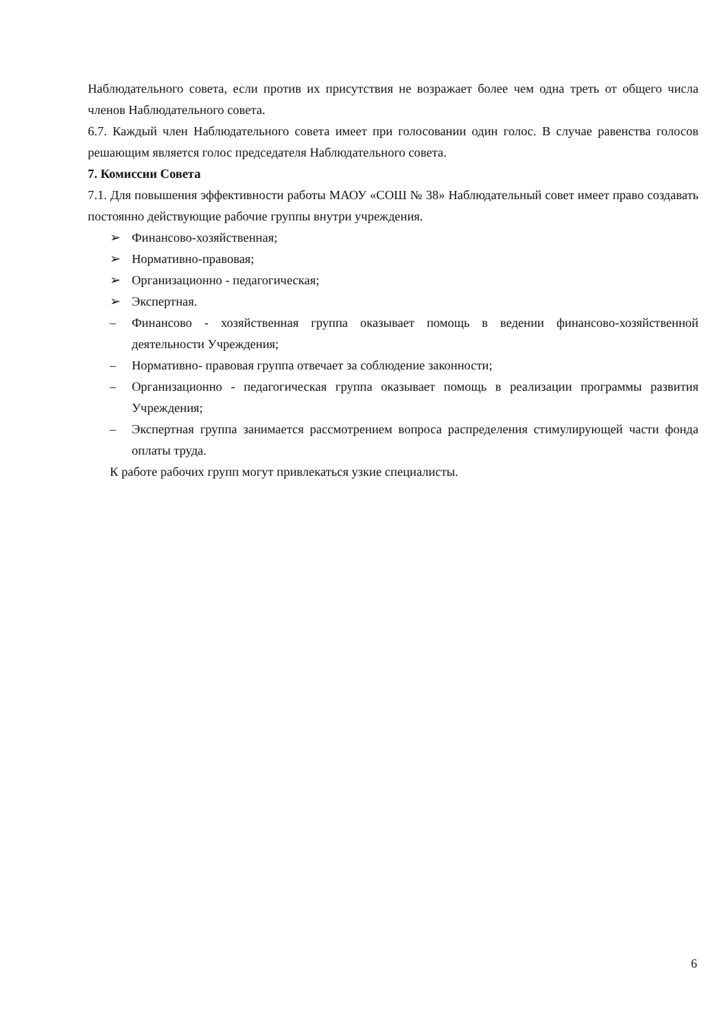Наблюдательного совета, если против их присутствия не возражает более чем одна треть от общего числа членов Наблюдательного совета.
6.7. Каждый член Наблюдательного совета имеет при голосовании один голос. В случае равенства голосов решающим является голос председателя Наблюдательного совета.
7. Комиссии Совета
7.1. Для повышения эффективности работы МАОУ «СОШ № 38» Наблюдательный совет имеет право создавать постоянно действующие рабочие группы внутри учреждения.
➢ Финансово-хозяйственная;
➢ Нормативно-правовая;
➢ Организационно - педагогическая;
➢ Экспертная.
– Финансово - хозяйственная группа оказывает помощь в ведении финансово-хозяйственной деятельности Учреждения;
– Нормативно- правовая группа отвечает за соблюдение законности;
– Организационно - педагогическая группа оказывает помощь в реализации программы развития Учреждения;
– Экспертная группа занимается рассмотрением вопроса распределения стимулирующей части фонда оплаты труда.
К работе рабочих групп могут привлекаться узкие специалисты.
6